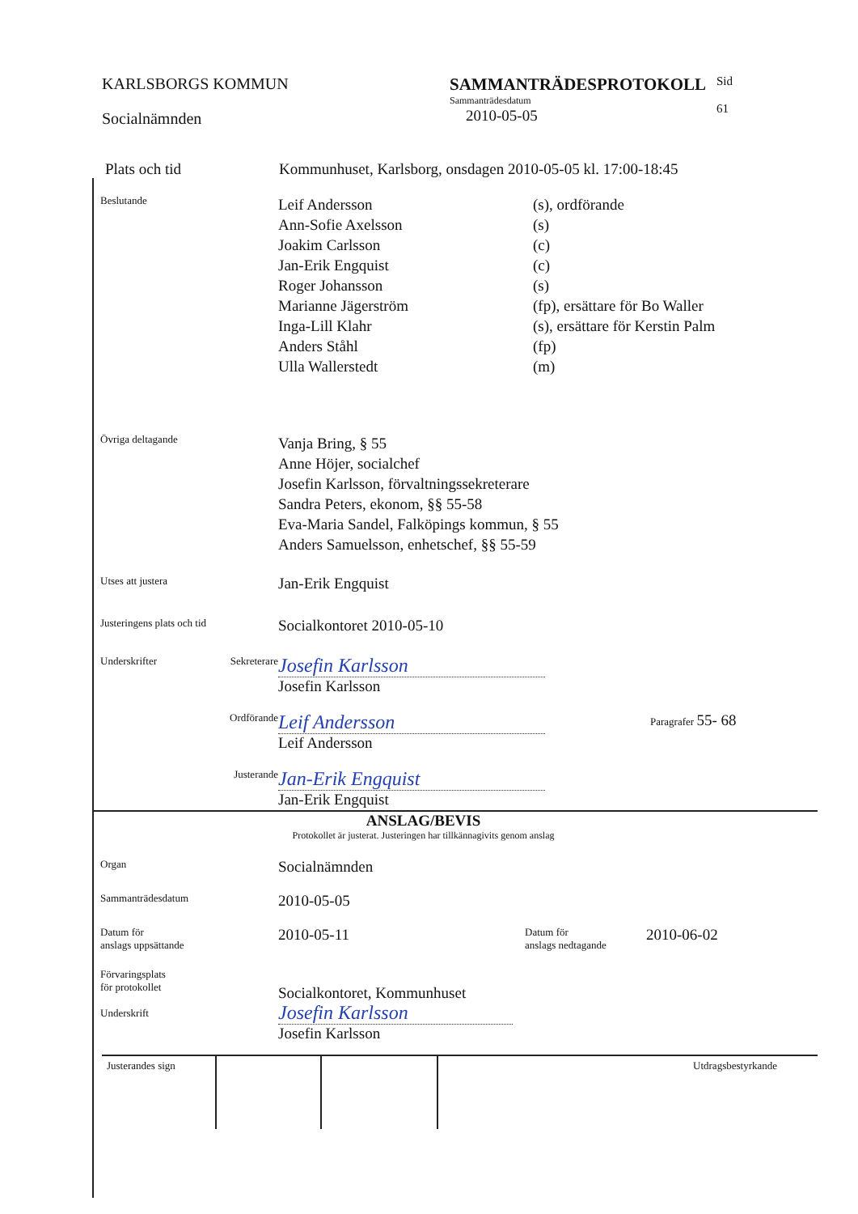KARLSBORGS KOMMUN
Socialnämnden
SAMMANTRÄDESPROTOKOLL
Sammanträdesdatum
2010-05-05
Sid
61
Plats och tid Kommunhuset, Karlsborg, onsdagen 2010-05-05 kl. 17:00-18:45
Beslutande
Leif Andersson
Ann-Sofie Axelsson
Joakim Carlsson
Jan-Erik Engquist
Roger Johansson
Marianne Jägerström
Inga-Lill Klahr
Anders Ståhl
Ulla Wallerstedt
(s), ordförande
(s)
(c)
(c)
(s)
(fp), ersättare för Bo Waller
(s), ersättare för Kerstin Palm
(fp)
(m)
Övriga deltagande
Vanja Bring, § 55
Anne Höjer, socialchef
Josefin Karlsson, förvaltningssekreterare
Sandra Peters, ekonom, §§ 55-58
Eva-Maria Sandel, Falköpings kommun, § 55
Anders Samuelsson, enhetschef, §§ 55-59
Utses att justera
Jan-Erik Engquist
Justeringens plats och tid
Socialkontoret 2010-05-10
Underskrifter Sekreterare
Josefin Karlsson
Josefin Karlsson
Ordförande
Leif Andersson
Leif Andersson
Paragrafer 55- 68
Justerande
Jan-Erik Engquist
Jan-Erik Engquist
ANSLAG/BEVIS
Protokollet är justerat. Justeringen har tillkännagivits genom anslag
Organ
Socialnämnden
Sammanträdesdatum
2010-05-05
Datum för
anslags uppsättande
2010-05-11
Datum för
anslags nedtagande
2010-06-02
Förvaringsplats
för protokollet
Underskrift
Socialkontoret, Kommunhuset
Josefin Karlsson
Josefin Karlsson
Justerandes sign Utdragsbestyrkande